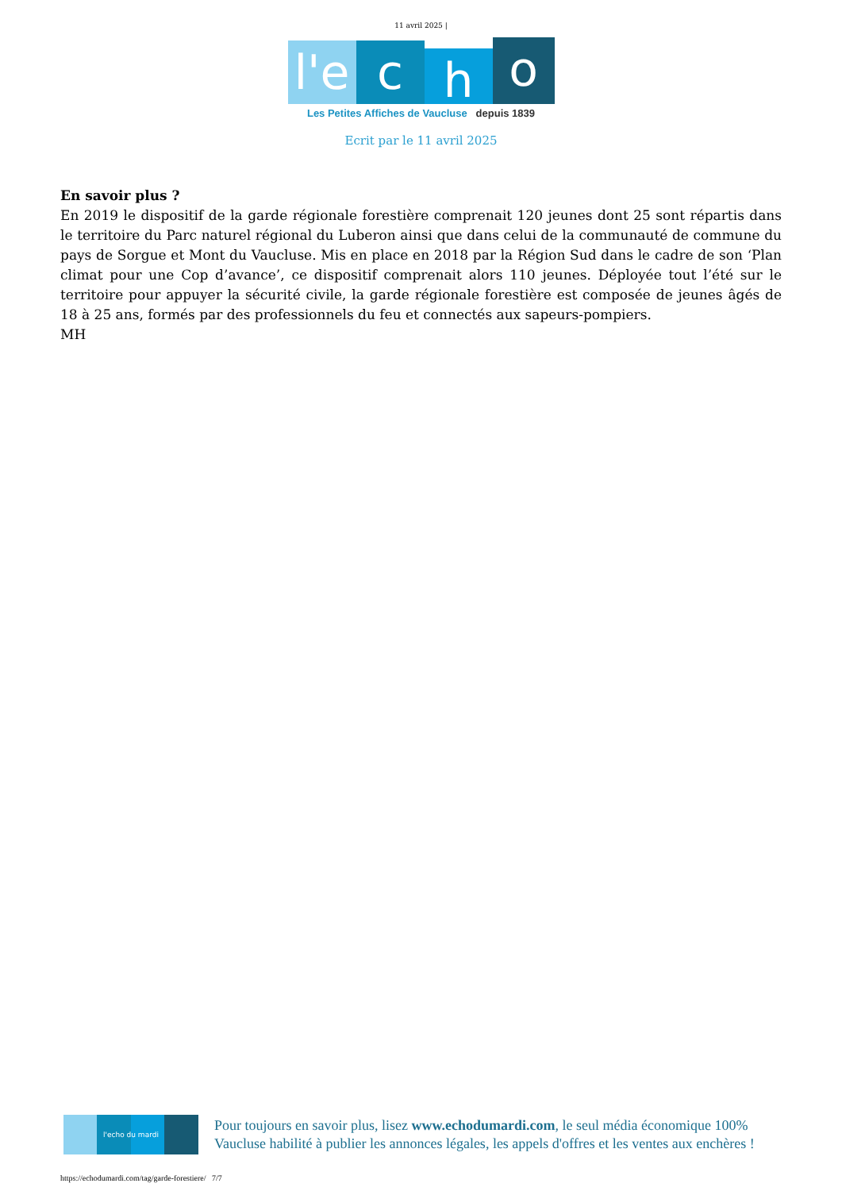11 avril 2025 |
l'e c h o
Les Petites Affiches de Vaucluse depuis 1839
Ecrit par le 11 avril 2025
En savoir plus ?
En 2019 le dispositif de la garde régionale forestière comprenait 120 jeunes dont 25 sont répartis dans le territoire du Parc naturel régional du Luberon ainsi que dans celui de la communauté de commune du pays de Sorgue et Mont du Vaucluse. Mis en place en 2018 par la Région Sud dans le cadre de son ‘Plan climat pour une Cop d’avance’, ce dispositif comprenait alors 110 jeunes. Déployée tout l’été sur le territoire pour appuyer la sécurité civile, la garde régionale forestière est composée de jeunes âgés de 18 à 25 ans, formés par des professionnels du feu et connectés aux sapeurs-pompiers.
MH
l'echo du mardi
Pour toujours en savoir plus, lisez www.echodumardi.com, le seul média économique 100% Vaucluse habilité à publier les annonces légales, les appels d'offres et les ventes aux enchères !
https://echodumardi.com/tag/garde-forestiere/ 7/7